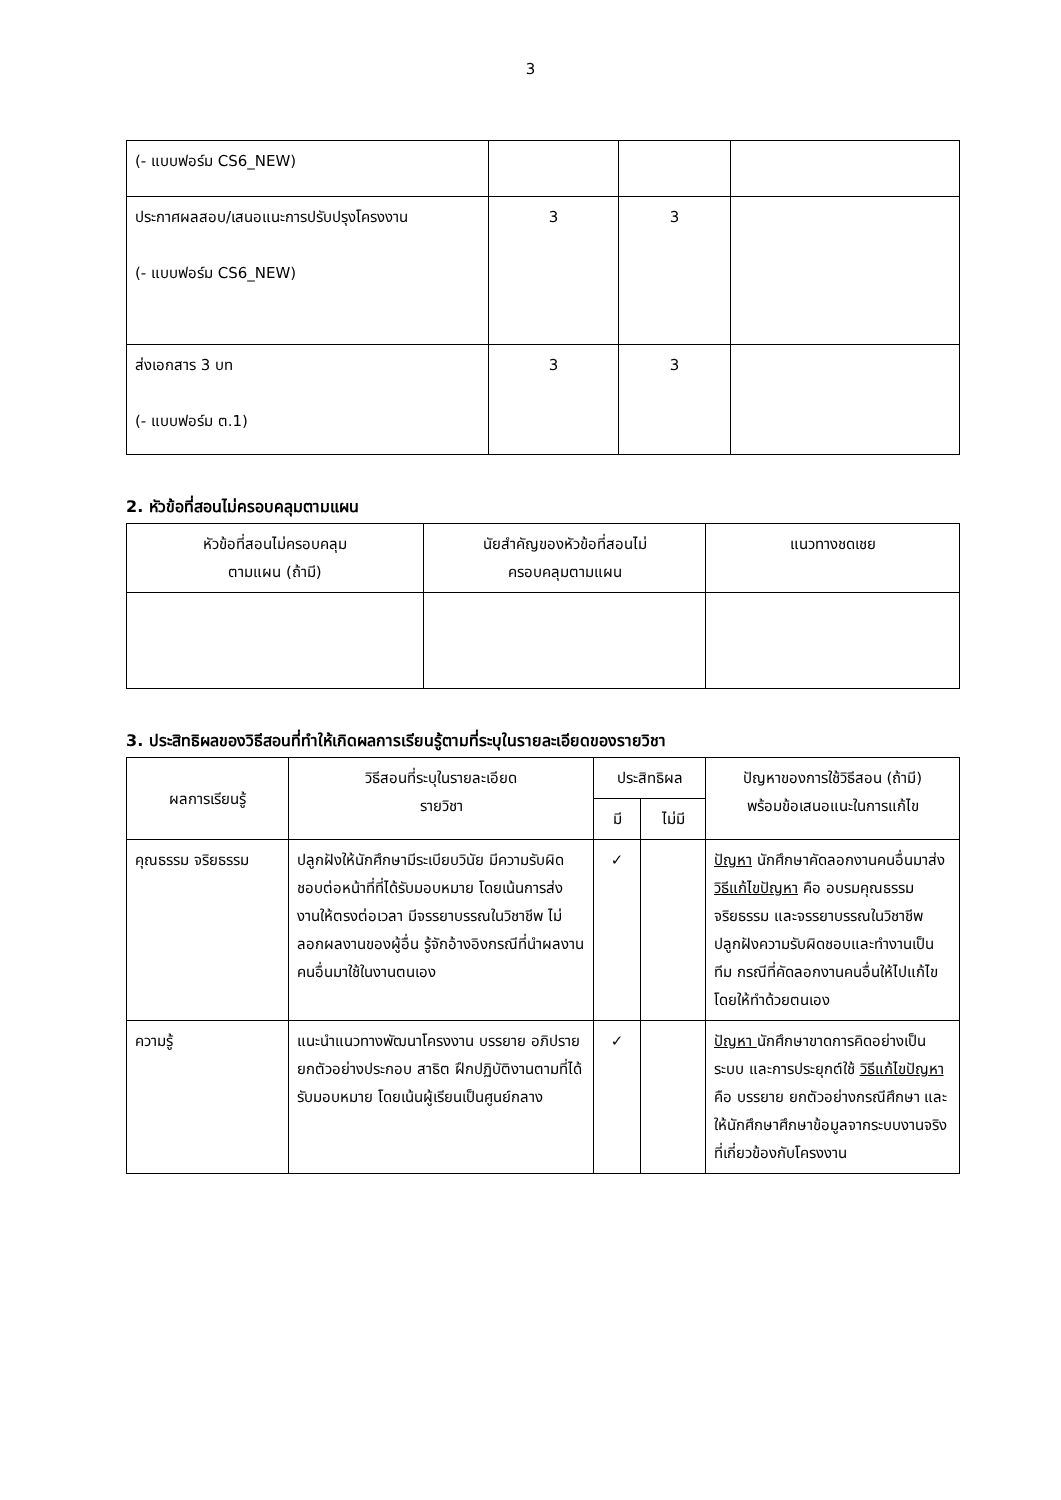3
| (- แบบฟอร์ม CS6_NEW) | | | |
| ประกาศผลสอบ/เสนอแนะการปรับปรุงโครงงาน (- แบบฟอร์ม CS6_NEW) | 3 | 3 | |
| ส่งเอกสาร 3 บท (- แบบฟอร์ม ต.1) | 3 | 3 | |
2. หัวข้อที่สอนไม่ครอบคลุมตามแผน
| หัวข้อที่สอนไม่ครอบคลุม ตามแผน (ถ้ามี) | นัยสำคัญของหัวข้อที่สอนไม่ ครอบคลุมตามแผน | แนวทางชดเชย |
| --- | --- | --- |
3. ประสิทธิผลของวิธีสอนที่ทำให้เกิดผลการเรียนรู้ตามที่ระบุในรายละเอียดของรายวิชา
| ผลการเรียนรู้ | วิธีสอนที่ระบุในรายละเอียด รายวิชา | ประสิทธิผล | | ปัญหาของการใช้วิธีสอน (ถ้ามี) พร้อมข้อเสนอแนะในการแก้ไข |
| --- | --- | --- | --- | --- |
| | | มี | ไม่มี | |
| คุณธรรม จริยธรรม | ปลูกฝังให้นักศึกษามีระเบียบวินัย มีความรับผิดชอบต่อหน้าที่ที่ได้รับมอบหมาย โดยเน้นการส่งงานให้ตรงต่อเวลา มีจรรยาบรรณในวิชาชีพ ไม่ลอกผลงานของผู้อื่น รู้จักอ้างอิงกรณีที่นำผลงานคนอื่นมาใช้ในงานตนเอง | ✓ | | ปัญหา นักศึกษาคัดลอกงานคนอื่นมาส่ง วิธีแก้ไขปัญหา คือ อบรมคุณธรรม จริยธรรม และจรรยาบรรณในวิชาชีพ ปลูกฝังความรับผิดชอบและทำงานเป็นทีม กรณีที่คัดลอกงานคนอื่นให้ไปแก้ไขโดยให้ทำด้วยตนเอง |
| ความรู้ | แนะนำแนวทางพัฒนาโครงงาน บรรยาย อภิปราย ยกตัวอย่างประกอบ สาธิต ฝึกปฏิบัติงานตามที่ได้รับมอบหมาย โดยเน้นผู้เรียนเป็นศูนย์กลาง | ✓ | | ปัญหา นักศึกษาขาดการคิดอย่างเป็นระบบ และการประยุกต์ใช้ วิธีแก้ไขปัญหา คือ บรรยาย ยกตัวอย่างกรณีศึกษา และให้นักศึกษาศึกษาข้อมูลจากระบบงานจริงที่เกี่ยวข้องกับโครงงาน |